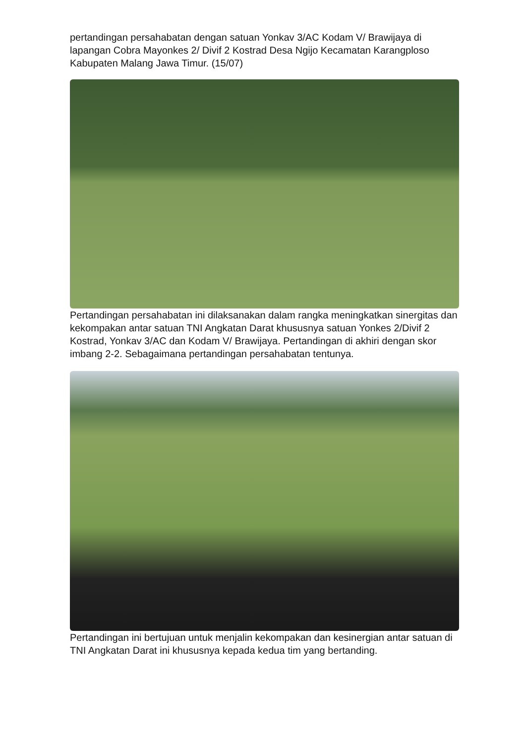pertandingan persahabatan dengan satuan Yonkav 3/AC Kodam V/ Brawijaya di lapangan Cobra Mayonkes 2/ Divif 2 Kostrad Desa Ngijo Kecamatan Karangploso Kabupaten Malang Jawa Timur. (15/07)
Pertandingan persahabatan ini dilaksanakan dalam rangka meningkatkan sinergitas dan kekompakan antar satuan TNI Angkatan Darat khususnya satuan Yonkes 2/Divif 2 Kostrad, Yonkav 3/AC dan Kodam V/ Brawijaya. Pertandingan di akhiri dengan skor imbang 2-2. Sebagaimana pertandingan persahabatan tentunya.
Pertandingan ini bertujuan untuk menjalin kekompakan dan kesinergian antar satuan di TNI Angkatan Darat ini khususnya kepada kedua tim yang bertanding.